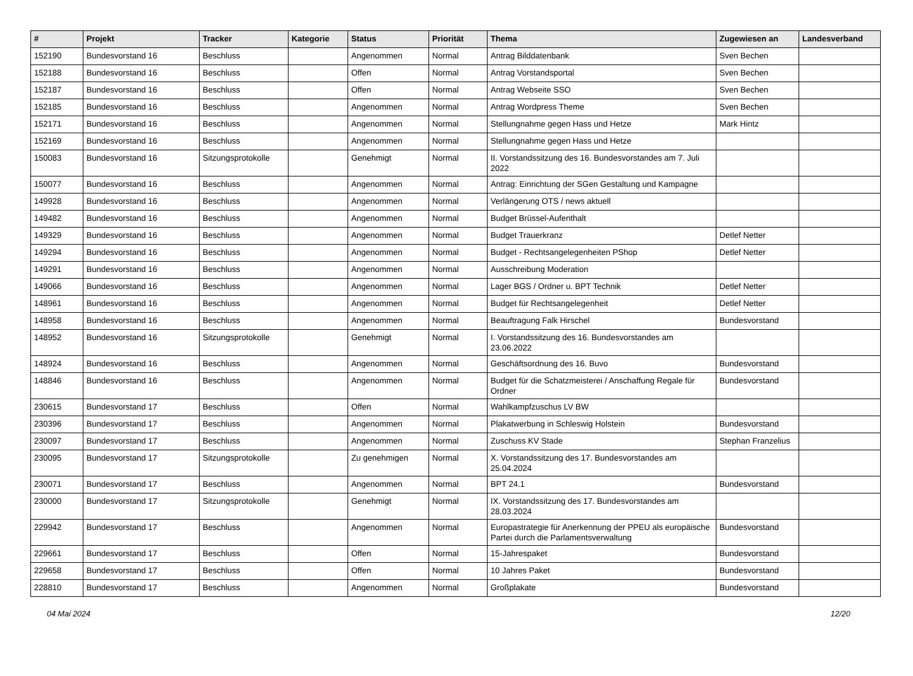| # | Projekt | Tracker | Kategorie | Status | Priorität | Thema | Zugewiesen an | Landesverband |
| --- | --- | --- | --- | --- | --- | --- | --- | --- |
| 152190 | Bundesvorstand 16 | Beschluss | | Angenommen | Normal | Antrag Bilddatenbank | Sven Bechen | |
| 152188 | Bundesvorstand 16 | Beschluss | | Offen | Normal | Antrag Vorstandsportal | Sven Bechen | |
| 152187 | Bundesvorstand 16 | Beschluss | | Offen | Normal | Antrag Webseite SSO | Sven Bechen | |
| 152185 | Bundesvorstand 16 | Beschluss | | Angenommen | Normal | Antrag Wordpress Theme | Sven Bechen | |
| 152171 | Bundesvorstand 16 | Beschluss | | Angenommen | Normal | Stellungnahme gegen Hass und Hetze | Mark Hintz | |
| 152169 | Bundesvorstand 16 | Beschluss | | Angenommen | Normal | Stellungnahme gegen Hass und Hetze | | |
| 150083 | Bundesvorstand 16 | Sitzungsprotokolle | | Genehmigt | Normal | II. Vorstandssitzung des 16. Bundesvorstandes am 7. Juli 2022 | | |
| 150077 | Bundesvorstand 16 | Beschluss | | Angenommen | Normal | Antrag: Einrichtung der SGen Gestaltung und Kampagne | | |
| 149928 | Bundesvorstand 16 | Beschluss | | Angenommen | Normal | Verlängerung OTS / news aktuell | | |
| 149482 | Bundesvorstand 16 | Beschluss | | Angenommen | Normal | Budget Brüssel-Aufenthalt | | |
| 149329 | Bundesvorstand 16 | Beschluss | | Angenommen | Normal | Budget Trauerkranz | Detlef Netter | |
| 149294 | Bundesvorstand 16 | Beschluss | | Angenommen | Normal | Budget - Rechtsangelegenheiten PShop | Detlef Netter | |
| 149291 | Bundesvorstand 16 | Beschluss | | Angenommen | Normal | Ausschreibung Moderation | | |
| 149066 | Bundesvorstand 16 | Beschluss | | Angenommen | Normal | Lager BGS / Ordner u. BPT Technik | Detlef Netter | |
| 148961 | Bundesvorstand 16 | Beschluss | | Angenommen | Normal | Budget für Rechtsangelegenheit | Detlef Netter | |
| 148958 | Bundesvorstand 16 | Beschluss | | Angenommen | Normal | Beauftragung Falk Hirschel | Bundesvorstand | |
| 148952 | Bundesvorstand 16 | Sitzungsprotokolle | | Genehmigt | Normal | I. Vorstandssitzung des 16. Bundesvorstandes am 23.06.2022 | | |
| 148924 | Bundesvorstand 16 | Beschluss | | Angenommen | Normal | Geschäftsordnung des 16. Buvo | Bundesvorstand | |
| 148846 | Bundesvorstand 16 | Beschluss | | Angenommen | Normal | Budget für die Schatzmeisterei / Anschaffung Regale für Ordner | Bundesvorstand | |
| 230615 | Bundesvorstand 17 | Beschluss | | Offen | Normal | Wahlkampfzuschus LV BW | | |
| 230396 | Bundesvorstand 17 | Beschluss | | Angenommen | Normal | Plakatwerbung in Schleswig Holstein | Bundesvorstand | |
| 230097 | Bundesvorstand 17 | Beschluss | | Angenommen | Normal | Zuschuss KV Stade | Stephan Franzelius | |
| 230095 | Bundesvorstand 17 | Sitzungsprotokolle | | Zu genehmigen | Normal | X. Vorstandssitzung des 17. Bundesvorstandes am 25.04.2024 | | |
| 230071 | Bundesvorstand 17 | Beschluss | | Angenommen | Normal | BPT 24.1 | Bundesvorstand | |
| 230000 | Bundesvorstand 17 | Sitzungsprotokolle | | Genehmigt | Normal | IX. Vorstandssitzung des 17. Bundesvorstandes am 28.03.2024 | | |
| 229942 | Bundesvorstand 17 | Beschluss | | Angenommen | Normal | Europastrategie für Anerkennung der PPEU als europäische Partei durch die Parlamentsverwaltung | Bundesvorstand | |
| 229661 | Bundesvorstand 17 | Beschluss | | Offen | Normal | 15-Jahrespaket | Bundesvorstand | |
| 229658 | Bundesvorstand 17 | Beschluss | | Offen | Normal | 10 Jahres Paket | Bundesvorstand | |
| 228810 | Bundesvorstand 17 | Beschluss | | Angenommen | Normal | Großplakate | Bundesvorstand | |
04 Mai 2024 12/20